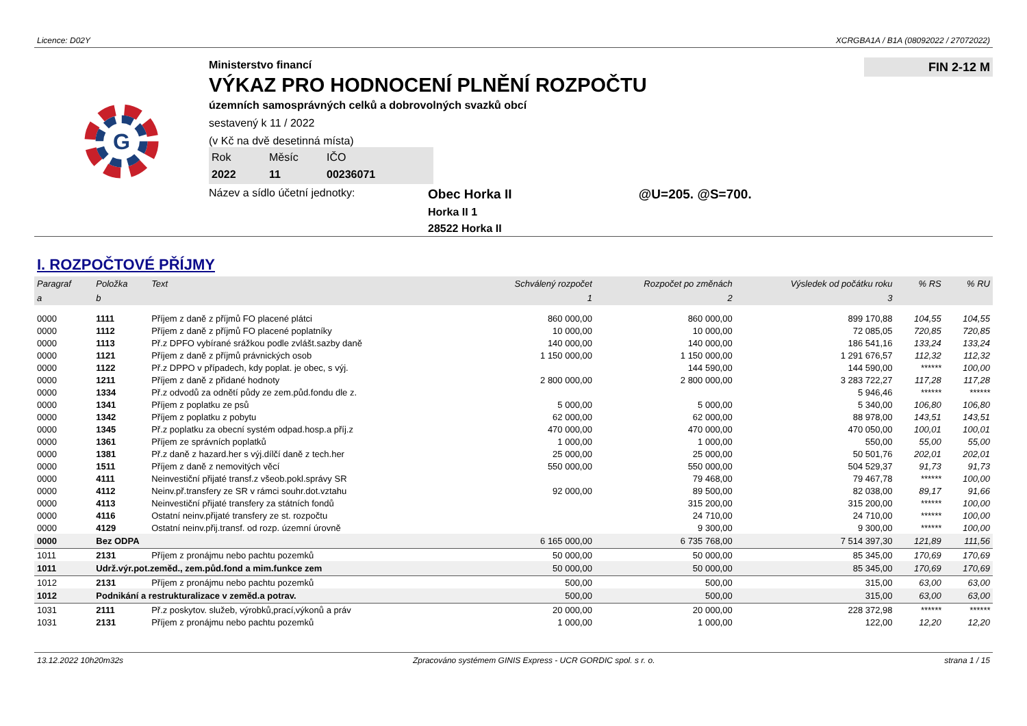Licence: D02Y XCRGBA1A / B1A (08092022 / 27072022)
G
Ministerstvo financí
VÝKAZ PRO HODNOCENÍ PLNĚNÍ ROZPOČTU
územních samosprávných celků a dobrovolných svazků obcí
sestavený k 11 / 2022
(v Kč na dvě desetinná místa)
Rok Měsíc IČO 2022 11 00236071
Název a sídlo účetní jednotky:
Obec Horka II @U=205. @S=700.
Horka II 1
28522 Horka II
FIN 2-12 M
I. ROZPOČTOVÉ PŘÍJMY
| Paragraf | Položka | Text | Schválený rozpočet | Rozpočet po změnách | Výsledek od počátku roku | % RS | % RU |
| --- | --- | --- | --- | --- | --- | --- | --- |
| a | b | | 1 | 2 | 3 | | |
| 0000 | 1111 | Příjem z daně z příjmů FO placené plátci | 860 000,00 | 860 000,00 | 899 170,88 | 104,55 | 104,55 |
| 0000 | 1112 | Příjem z daně z příjmů FO placené poplatníky | 10 000,00 | 10 000,00 | 72 085,05 | 720,85 | 720,85 |
| 0000 | 1113 | Př.z DPFO vybírané srážkou podle zvlášt.sazby daně | 140 000,00 | 140 000,00 | 186 541,16 | 133,24 | 133,24 |
| 0000 | 1121 | Příjem z daně z příjmů právnických osob | 1 150 000,00 | 1 150 000,00 | 1 291 676,57 | 112,32 | 112,32 |
| 0000 | 1122 | Př.z DPPO v případech, kdy poplat. je obec, s výj. | | 144 590,00 | 144 590,00 | ****** | 100,00 |
| 0000 | 1211 | Příjem z daně z přidané hodnoty | 2 800 000,00 | 2 800 000,00 | 3 283 722,27 | 117,28 | 117,28 |
| 0000 | 1334 | Př.z odvodů za odnětí půdy ze zem.půd.fondu dle z. | | | 5 946,46 | ****** | ****** |
| 0000 | 1341 | Příjem z poplatku ze psů | 5 000,00 | 5 000,00 | 5 340,00 | 106,80 | 106,80 |
| 0000 | 1342 | Příjem z poplatku z pobytu | 62 000,00 | 62 000,00 | 88 978,00 | 143,51 | 143,51 |
| 0000 | 1345 | Př.z poplatku za obecní systém odpad.hosp.a příj.z | 470 000,00 | 470 000,00 | 470 050,00 | 100,01 | 100,01 |
| 0000 | 1361 | Příjem ze správních poplatků | 1 000,00 | 1 000,00 | 550,00 | 55,00 | 55,00 |
| 0000 | 1381 | Př.z daně z hazard.her s výj.dílčí daně z tech.her | 25 000,00 | 25 000,00 | 50 501,76 | 202,01 | 202,01 |
| 0000 | 1511 | Příjem z daně z nemovitých věcí | 550 000,00 | 550 000,00 | 504 529,37 | 91,73 | 91,73 |
| 0000 | 4111 | Neinvestiční přijaté transf.z všeob.pokl.správy SR | | 79 468,00 | 79 467,78 | ****** | 100,00 |
| 0000 | 4112 | Neinv.př.transfery ze SR v rámci souhr.dot.vztahu | 92 000,00 | 89 500,00 | 82 038,00 | 89,17 | 91,66 |
| 0000 | 4113 | Neinvestiční přijaté transfery za státních fondů | | 315 200,00 | 315 200,00 | ****** | 100,00 |
| 0000 | 4116 | Ostatní neinv.přijaté transfery ze st. rozpočtu | | 24 710,00 | 24 710,00 | ****** | 100,00 |
| 0000 | 4129 | Ostatní neinv.přij.transf. od rozp. územní úrovně | | 9 300,00 | 9 300,00 | ****** | 100,00 |
| 0000 | Bez ODPA | | 6 165 000,00 | 6 735 768,00 | 7 514 397,30 | 121,89 | 111,56 |
| 1011 | 2131 | Příjem z pronájmu nebo pachtu pozemků | 50 000,00 | 50 000,00 | 85 345,00 | 170,69 | 170,69 |
| 1011 | Udrž.výr.pot.zeměd., zem.půd.fond a mim.funkce zem | | 50 000,00 | 50 000,00 | 85 345,00 | 170,69 | 170,69 |
| 1012 | 2131 | Příjem z pronájmu nebo pachtu pozemků | 500,00 | 500,00 | 315,00 | 63,00 | 63,00 |
| 1012 | Podnikání a restrukturalizace v zeměd.a potrav. | | 500,00 | 500,00 | 315,00 | 63,00 | 63,00 |
| 1031 | 2111 | Př.z poskytov. služeb, výrobků,prací,výkonů a práv | 20 000,00 | 20 000,00 | 228 372,98 | ****** | ****** |
| 1031 | 2131 | Příjem z pronájmu nebo pachtu pozemků | 1 000,00 | 1 000,00 | 122,00 | 12,20 | 12,20 |
13.12.2022 10h20m32s Zpracováno systémem GINIS Express - UCR GORDIC spol. s r. o. strana 1 / 15